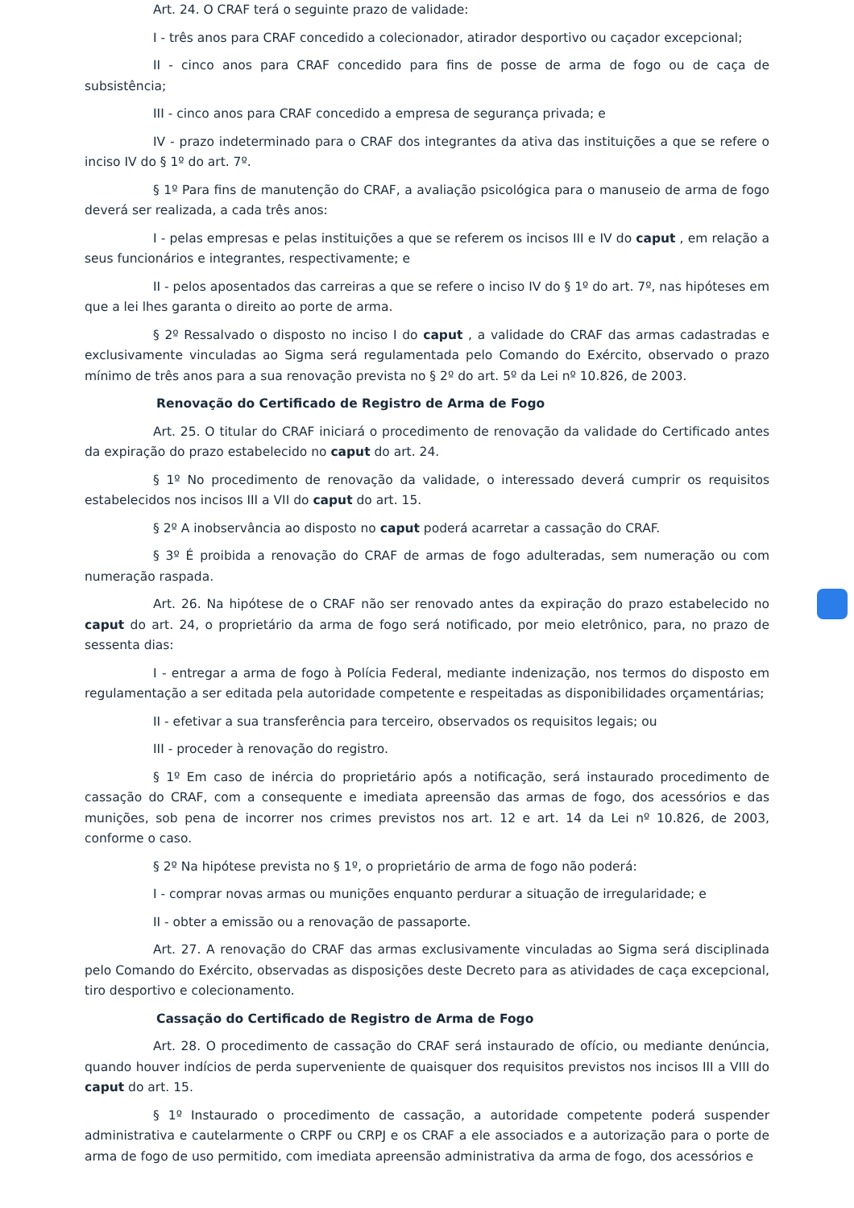Art. 24. O CRAF terá o seguinte prazo de validade:
I - três anos para CRAF concedido a colecionador, atirador desportivo ou caçador excepcional;
II - cinco anos para CRAF concedido para fins de posse de arma de fogo ou de caça de subsistência;
III - cinco anos para CRAF concedido a empresa de segurança privada; e
IV - prazo indeterminado para o CRAF dos integrantes da ativa das instituições a que se refere o inciso IV do § 1º do art. 7º.
§ 1º Para fins de manutenção do CRAF, a avaliação psicológica para o manuseio de arma de fogo deverá ser realizada, a cada três anos:
I - pelas empresas e pelas instituições a que se referem os incisos III e IV do caput , em relação a seus funcionários e integrantes, respectivamente; e
II - pelos aposentados das carreiras a que se refere o inciso IV do § 1º do art. 7º, nas hipóteses em que a lei lhes garanta o direito ao porte de arma.
§ 2º Ressalvado o disposto no inciso I do caput , a validade do CRAF das armas cadastradas e exclusivamente vinculadas ao Sigma será regulamentada pelo Comando do Exército, observado o prazo mínimo de três anos para a sua renovação prevista no § 2º do art. 5º da Lei nº 10.826, de 2003.
Renovação do Certificado de Registro de Arma de Fogo
Art. 25. O titular do CRAF iniciará o procedimento de renovação da validade do Certificado antes da expiração do prazo estabelecido no caput do art. 24.
§ 1º No procedimento de renovação da validade, o interessado deverá cumprir os requisitos estabelecidos nos incisos III a VII do caput do art. 15.
§ 2º A inobservância ao disposto no caput poderá acarretar a cassação do CRAF.
§ 3º É proibida a renovação do CRAF de armas de fogo adulteradas, sem numeração ou com numeração raspada.
Art. 26. Na hipótese de o CRAF não ser renovado antes da expiração do prazo estabelecido no caput do art. 24, o proprietário da arma de fogo será notificado, por meio eletrônico, para, no prazo de sessenta dias:
I - entregar a arma de fogo à Polícia Federal, mediante indenização, nos termos do disposto em regulamentação a ser editada pela autoridade competente e respeitadas as disponibilidades orçamentárias;
II - efetivar a sua transferência para terceiro, observados os requisitos legais; ou
III - proceder à renovação do registro.
§ 1º Em caso de inércia do proprietário após a notificação, será instaurado procedimento de cassação do CRAF, com a consequente e imediata apreensão das armas de fogo, dos acessórios e das munições, sob pena de incorrer nos crimes previstos nos art. 12 e art. 14 da Lei nº 10.826, de 2003, conforme o caso.
§ 2º Na hipótese prevista no § 1º, o proprietário de arma de fogo não poderá:
I - comprar novas armas ou munições enquanto perdurar a situação de irregularidade; e
II - obter a emissão ou a renovação de passaporte.
Art. 27. A renovação do CRAF das armas exclusivamente vinculadas ao Sigma será disciplinada pelo Comando do Exército, observadas as disposições deste Decreto para as atividades de caça excepcional, tiro desportivo e colecionamento.
Cassação do Certificado de Registro de Arma de Fogo
Art. 28. O procedimento de cassação do CRAF será instaurado de ofício, ou mediante denúncia, quando houver indícios de perda superveniente de quaisquer dos requisitos previstos nos incisos III a VIII do caput do art. 15.
§ 1º Instaurado o procedimento de cassação, a autoridade competente poderá suspender administrativa e cautelarmente o CRPF ou CRPJ e os CRAF a ele associados e a autorização para o porte de arma de fogo de uso permitido, com imediata apreensão administrativa da arma de fogo, dos acessórios e